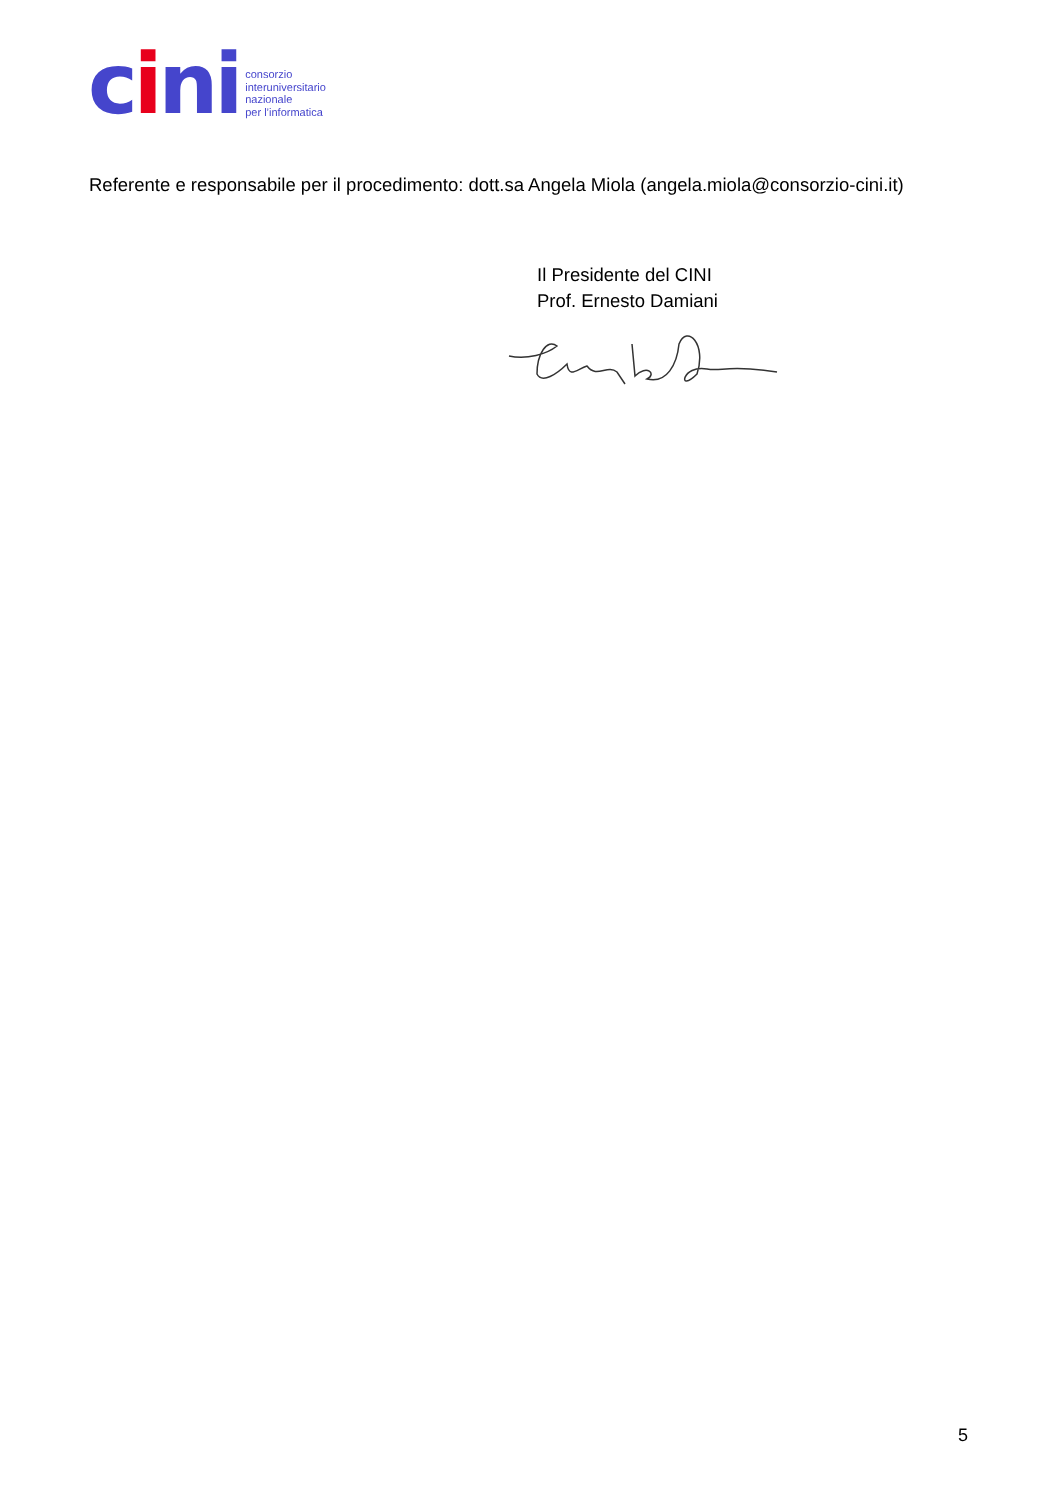cini
consorzio
interuniversitario
nazionale
per l’informatica
Referente e responsabile per il procedimento: dott.sa Angela Miola (angela.miola@consorzio-cini.it)
Il Presidente del CINI
Prof. Ernesto Damiani
5